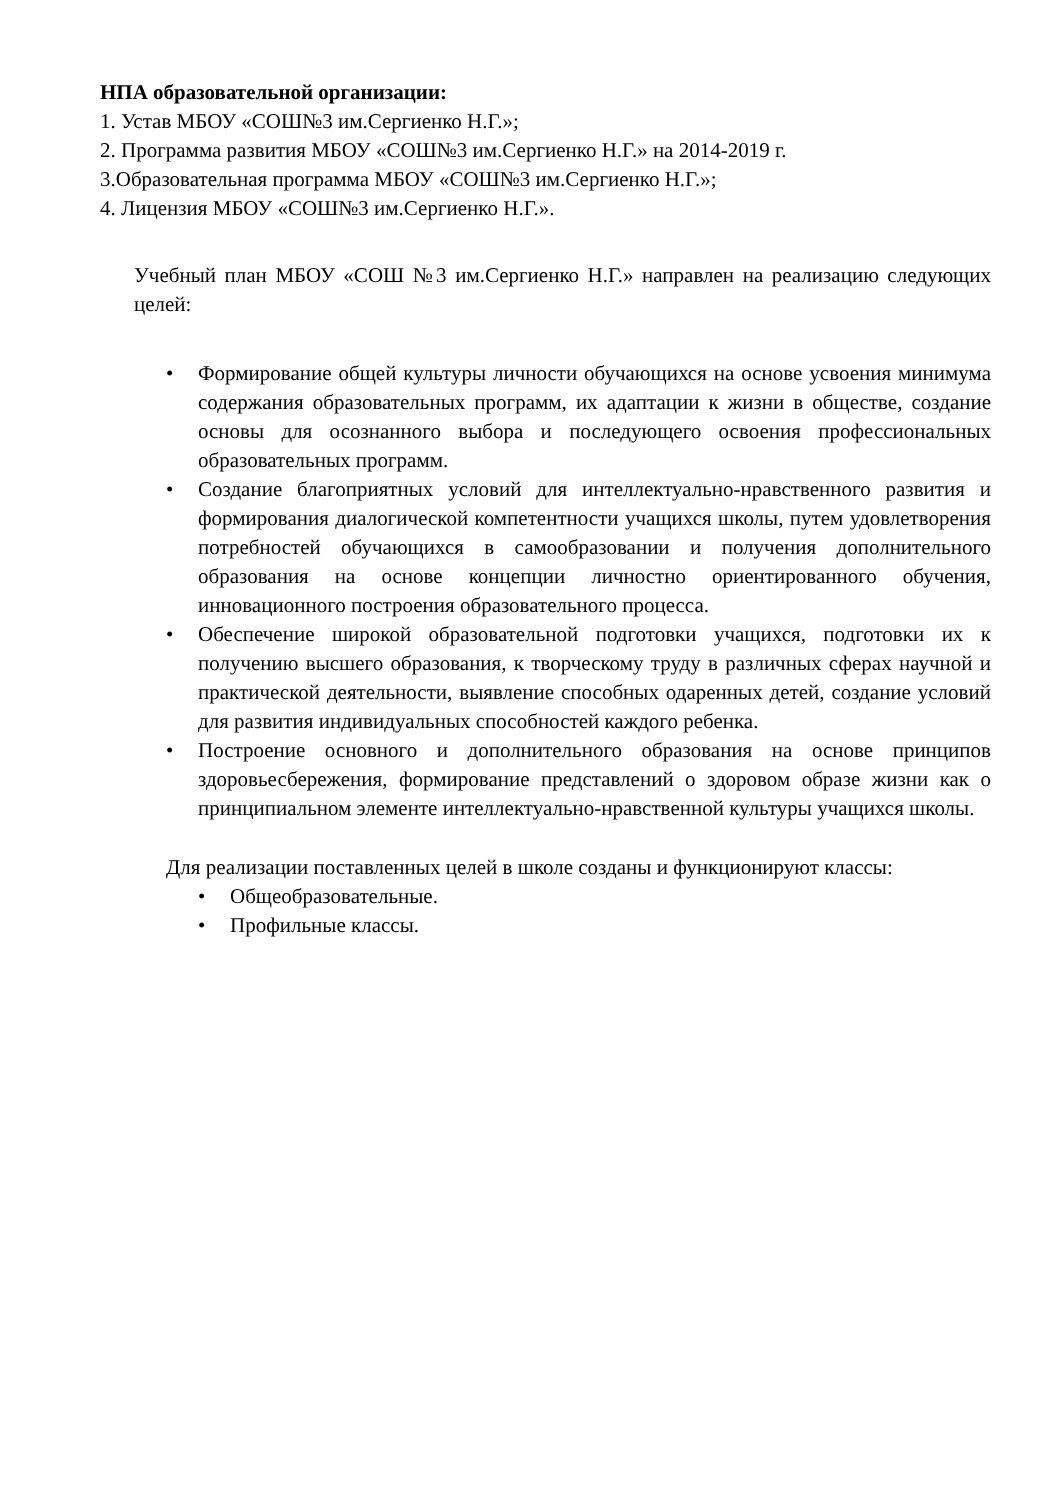НПА образовательной организации:
1. Устав МБОУ «СОШ№3 им.Сергиенко Н.Г.»;
2. Программа развития МБОУ «СОШ№3 им.Сергиенко Н.Г.» на 2014-2019 г.
3.Образовательная программа МБОУ «СОШ№3 им.Сергиенко Н.Г.»;
4. Лицензия МБОУ «СОШ№3 им.Сергиенко Н.Г.».
Учебный план МБОУ «СОШ №3 им.Сергиенко Н.Г.» направлен на реализацию следующих целей:
• Формирование общей культуры личности обучающихся на основе усвоения минимума содержания образовательных программ, их адаптации к жизни в обществе, создание основы для осознанного выбора и последующего освоения профессиональных образовательных программ.
• Создание благоприятных условий для интеллектуально-нравственного развития и формирования диалогической компетентности учащихся школы, путем удовлетворения потребностей обучающихся в самообразовании и получения дополнительного образования на основе концепции личностно ориентированного обучения, инновационного построения образовательного процесса.
• Обеспечение широкой образовательной подготовки учащихся, подготовки их к получению высшего образования, к творческому труду в различных сферах научной и практической деятельности, выявление способных одаренных детей, создание условий для развития индивидуальных способностей каждого ребенка.
• Построение основного и дополнительного образования на основе принципов здоровьесбережения, формирование представлений о здоровом образе жизни как о принципиальном элементе интеллектуально-нравственной культуры учащихся школы.
Для реализации поставленных целей в школе созданы и функционируют классы:
• Общеобразовательные.
• Профильные классы.